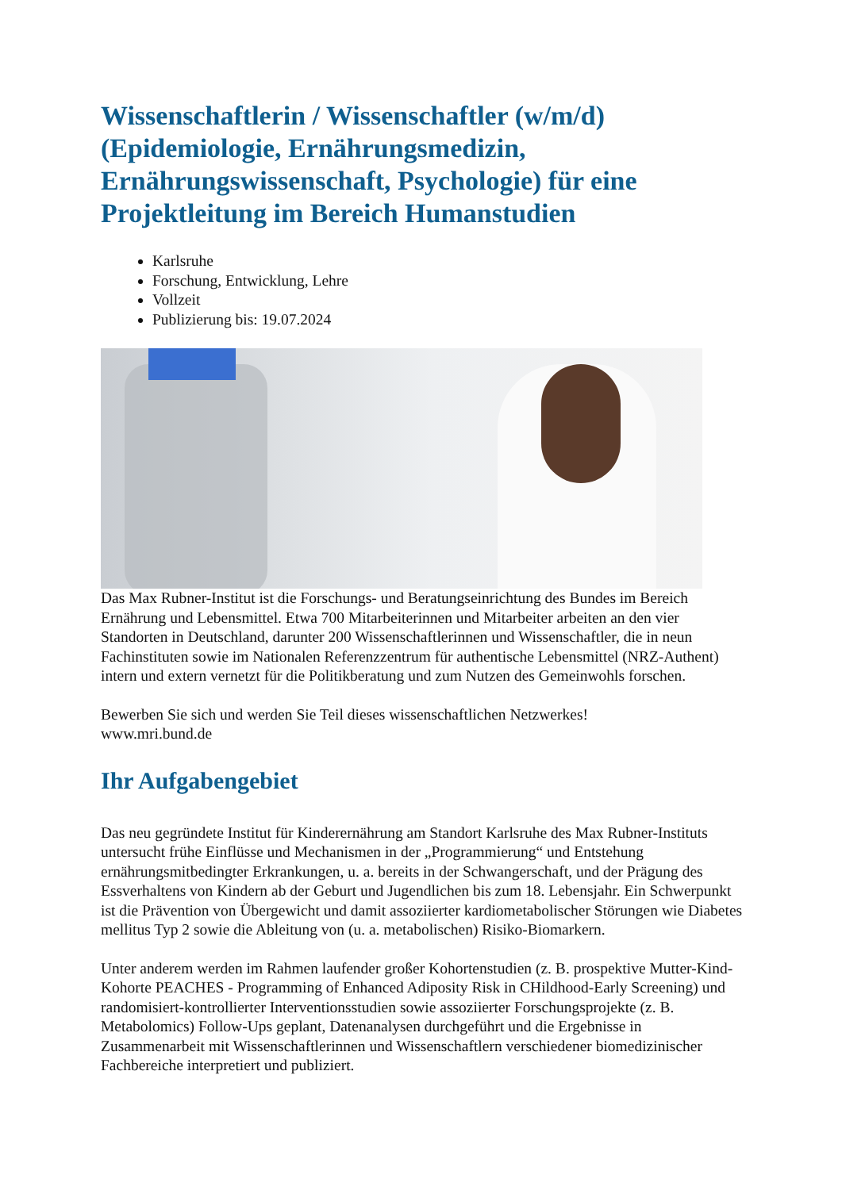Wissenschaftlerin / Wissenschaftler (w/m/d) (Epidemiologie, Ernährungsmedizin, Ernährungswissenschaft, Psychologie) für eine Projektleitung im Bereich Humanstudien
Karlsruhe
Forschung, Entwicklung, Lehre
Vollzeit
Publizierung bis: 19.07.2024
Das Max Rubner-Institut ist die Forschungs- und Beratungseinrichtung des Bundes im Bereich Ernährung und Lebensmittel. Etwa 700 Mitarbeiterinnen und Mitarbeiter arbeiten an den vier Standorten in Deutschland, darunter 200 Wissenschaftlerinnen und Wissenschaftler, die in neun Fachinstituten sowie im Nationalen Referenzzentrum für authentische Lebensmittel (NRZ-Authent) intern und extern vernetzt für die Politikberatung und zum Nutzen des Gemeinwohls forschen.
Bewerben Sie sich und werden Sie Teil dieses wissenschaftlichen Netzwerkes!
www.mri.bund.de
Ihr Aufgabengebiet
Das neu gegründete Institut für Kinderernährung am Standort Karlsruhe des Max Rubner-Instituts untersucht frühe Einflüsse und Mechanismen in der „Programmierung“ und Entstehung ernährungsmitbedingter Erkrankungen, u. a. bereits in der Schwangerschaft, und der Prägung des Essverhaltens von Kindern ab der Geburt und Jugendlichen bis zum 18. Lebensjahr. Ein Schwerpunkt ist die Prävention von Übergewicht und damit assoziierter kardiometabolischer Störungen wie Diabetes mellitus Typ 2 sowie die Ableitung von (u. a. metabolischen) Risiko-Biomarkern.
Unter anderem werden im Rahmen laufender großer Kohortenstudien (z. B. prospektive Mutter-Kind-Kohorte PEACHES - Programming of Enhanced Adiposity Risk in CHildhood-Early Screening) und randomisiert-kontrollierter Interventionsstudien sowie assoziierter Forschungsprojekte (z. B. Metabolomics) Follow-Ups geplant, Datenanalysen durchgeführt und die Ergebnisse in Zusammenarbeit mit Wissenschaftlerinnen und Wissenschaftlern verschiedener biomedizinischer Fachbereiche interpretiert und publiziert.